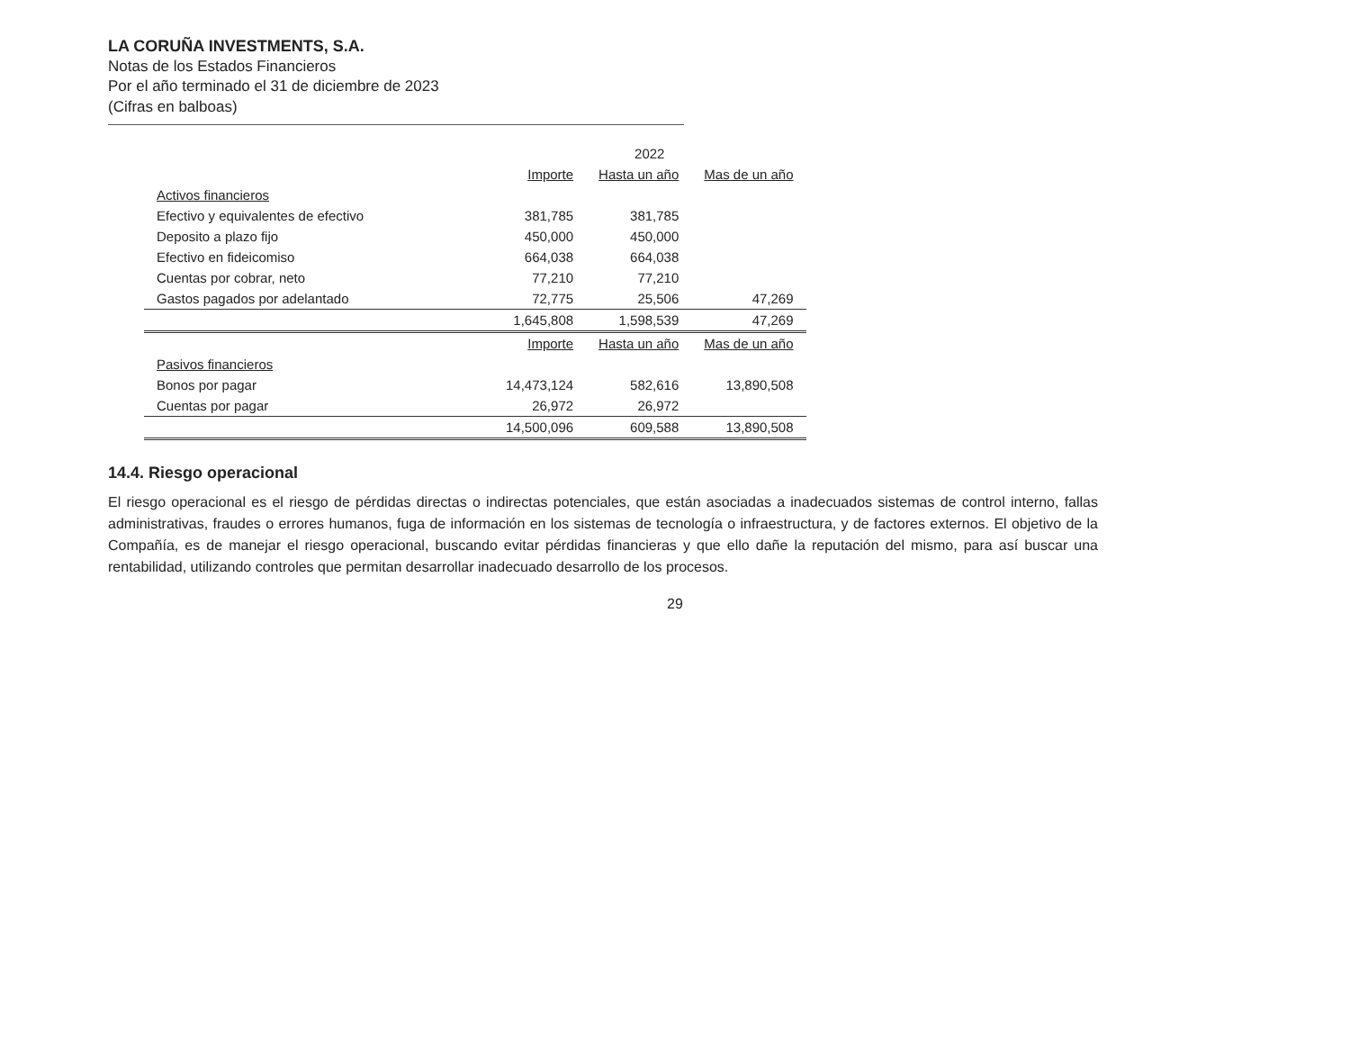LA CORUÑA INVESTMENTS, S.A.
Notas de los Estados Financieros
Por el año terminado el 31 de diciembre de 2023
(Cifras en balboas)
| | 2022 | | |
| --- | --- | --- | --- |
| | Importe | Hasta un año | Mas de un año |
| Activos financieros | | | |
| Efectivo y equivalentes de efectivo | 381,785 | 381,785 | |
| Deposito a plazo fijo | 450,000 | 450,000 | |
| Efectivo en fideicomiso | 664,038 | 664,038 | |
| Cuentas por cobrar, neto | 77,210 | 77,210 | |
| Gastos pagados por adelantado | 72,775 | 25,506 | 47,269 |
| | 1,645,808 | 1,598,539 | 47,269 |
| | Importe | Hasta un año | Mas de un año |
| Pasivos financieros | | | |
| Bonos por pagar | 14,473,124 | 582,616 | 13,890,508 |
| Cuentas por pagar | 26,972 | 26,972 | |
| | 14,500,096 | 609,588 | 13,890,508 |
14.4. Riesgo operacional
El riesgo operacional es el riesgo de pérdidas directas o indirectas potenciales, que están asociadas a inadecuados sistemas de control interno, fallas administrativas, fraudes o errores humanos, fuga de información en los sistemas de tecnología o infraestructura, y de factores externos. El objetivo de la Compañía, es de manejar el riesgo operacional, buscando evitar pérdidas financieras y que ello dañe la reputación del mismo, para así buscar una rentabilidad, utilizando controles que permitan desarrollar inadecuado desarrollo de los procesos.
29